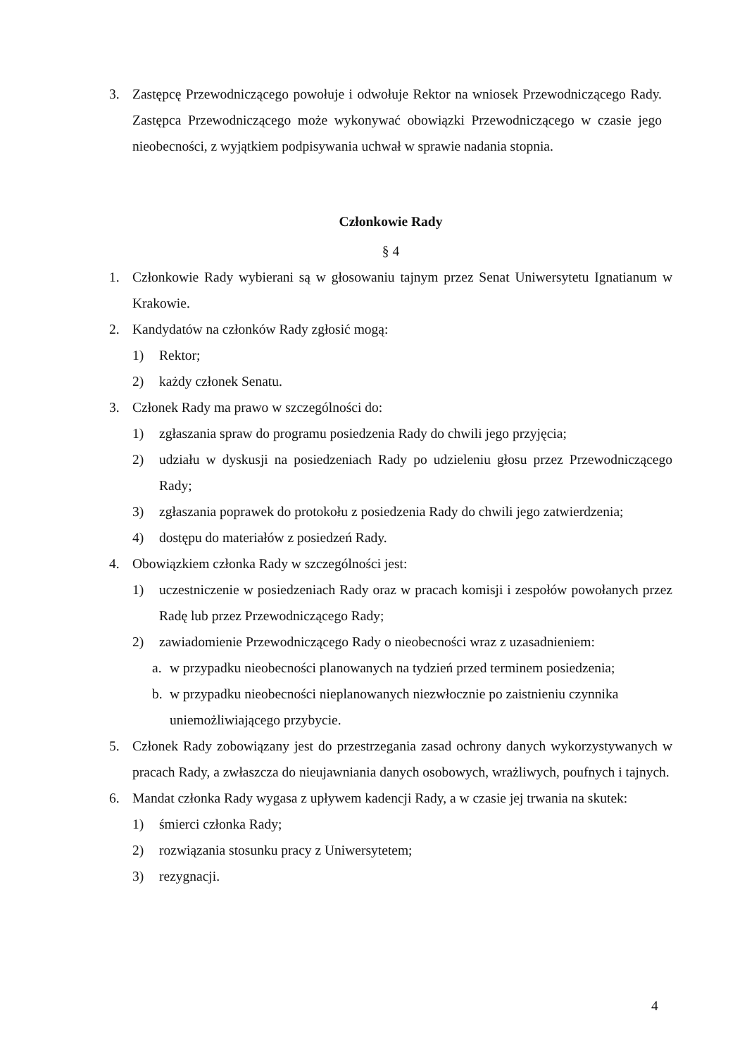3. Zastępcę Przewodniczącego powołuje i odwołuje Rektor na wniosek Przewodniczącego Rady. Zastępca Przewodniczącego może wykonywać obowiązki Przewodniczącego w czasie jego nieobecności, z wyjątkiem podpisywania uchwał w sprawie nadania stopnia.
Członkowie Rady
§ 4
1. Członkowie Rady wybierani są w głosowaniu tajnym przez Senat Uniwersytetu Ignatianum w Krakowie.
2. Kandydatów na członków Rady zgłosić mogą:
1) Rektor;
2) każdy członek Senatu.
3. Członek Rady ma prawo w szczególności do:
1) zgłaszania spraw do programu posiedzenia Rady do chwili jego przyjęcia;
2) udziału w dyskusji na posiedzeniach Rady po udzieleniu głosu przez Przewodniczącego Rady;
3) zgłaszania poprawek do protokołu z posiedzenia Rady do chwili jego zatwierdzenia;
4) dostępu do materiałów z posiedzeń Rady.
4. Obowiązkiem członka Rady w szczególności jest:
1) uczestniczenie w posiedzeniach Rady oraz w pracach komisji i zespołów powołanych przez Radę lub przez Przewodniczącego Rady;
2) zawiadomienie Przewodniczącego Rady o nieobecności wraz z uzasadnieniem:
a. w przypadku nieobecności planowanych na tydzień przed terminem posiedzenia;
b. w przypadku nieobecności nieplanowanych niezwłocznie po zaistnieniu czynnika uniemożliwiającego przybycie.
5. Członek Rady zobowiązany jest do przestrzegania zasad ochrony danych wykorzystywanych w pracach Rady, a zwłaszcza do nieujawniania danych osobowych, wrażliwych, poufnych i tajnych.
6. Mandat członka Rady wygasa z upływem kadencji Rady, a w czasie jej trwania na skutek:
1) śmierci członka Rady;
2) rozwiązania stosunku pracy z Uniwersytetem;
3) rezygnacji.
4